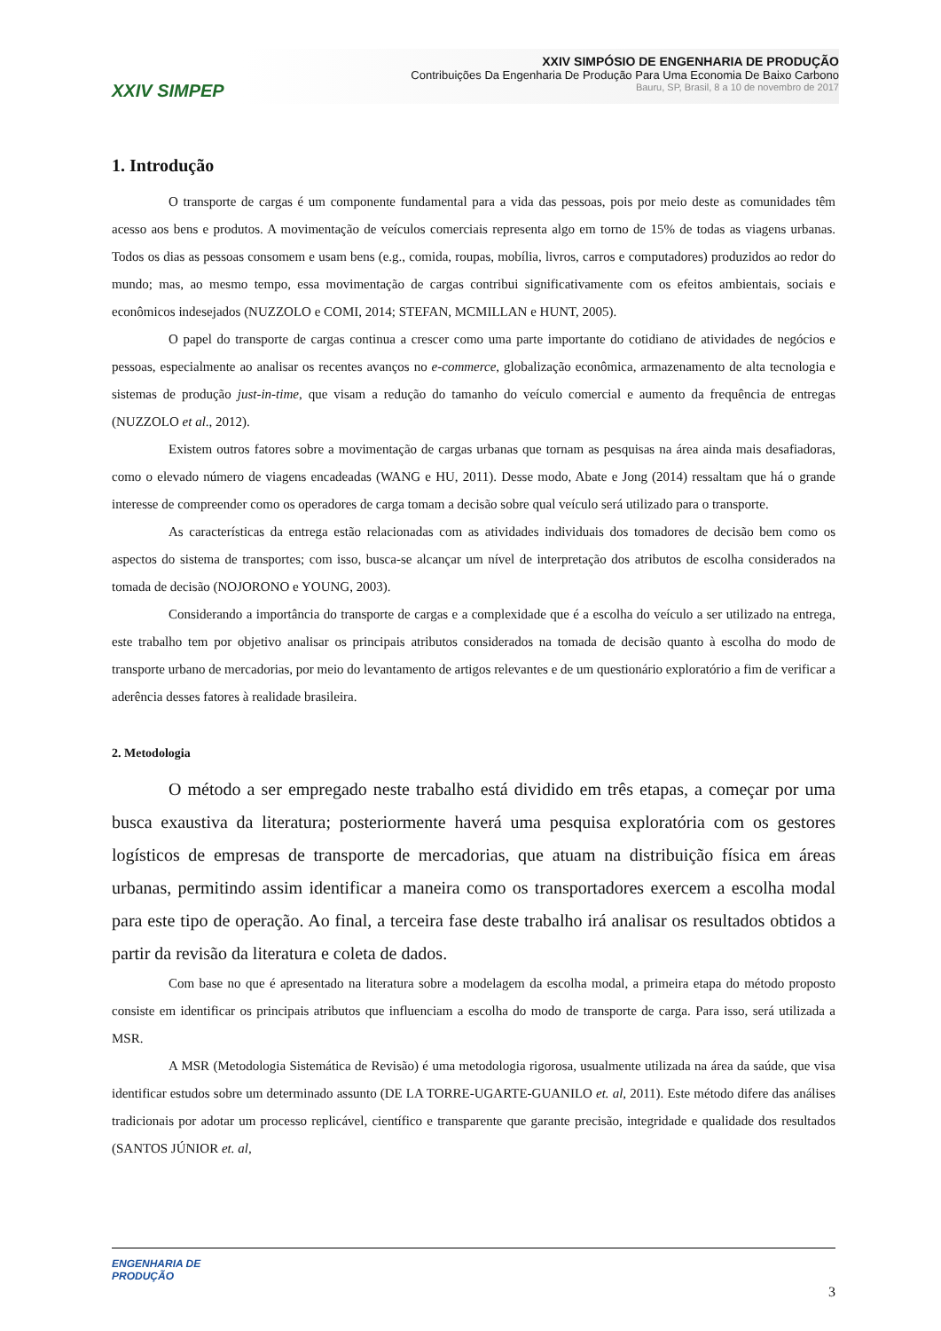XXIV SIMPEP
XXIV SIMPÓSIO DE ENGENHARIA DE PRODUÇÃO
Contribuições Da Engenharia De Produção Para Uma Economia De Baixo Carbono
Bauru, SP, Brasil, 8 a 10 de novembro de 2017
1. Introdução
O transporte de cargas é um componente fundamental para a vida das pessoas, pois por meio deste as comunidades têm acesso aos bens e produtos. A movimentação de veículos comerciais representa algo em torno de 15% de todas as viagens urbanas. Todos os dias as pessoas consomem e usam bens (e.g., comida, roupas, mobília, livros, carros e computadores) produzidos ao redor do mundo; mas, ao mesmo tempo, essa movimentação de cargas contribui significativamente com os efeitos ambientais, sociais e econômicos indesejados (NUZZOLO e COMI, 2014; STEFAN, MCMILLAN e HUNT, 2005).
O papel do transporte de cargas continua a crescer como uma parte importante do cotidiano de atividades de negócios e pessoas, especialmente ao analisar os recentes avanços no e-commerce, globalização econômica, armazenamento de alta tecnologia e sistemas de produção just-in-time, que visam a redução do tamanho do veículo comercial e aumento da frequência de entregas (NUZZOLO et al., 2012).
Existem outros fatores sobre a movimentação de cargas urbanas que tornam as pesquisas na área ainda mais desafiadoras, como o elevado número de viagens encadeadas (WANG e HU, 2011). Desse modo, Abate e Jong (2014) ressaltam que há o grande interesse de compreender como os operadores de carga tomam a decisão sobre qual veículo será utilizado para o transporte.
As características da entrega estão relacionadas com as atividades individuais dos tomadores de decisão bem como os aspectos do sistema de transportes; com isso, busca-se alcançar um nível de interpretação dos atributos de escolha considerados na tomada de decisão (NOJORONO e YOUNG, 2003).
Considerando a importância do transporte de cargas e a complexidade que é a escolha do veículo a ser utilizado na entrega, este trabalho tem por objetivo analisar os principais atributos considerados na tomada de decisão quanto à escolha do modo de transporte urbano de mercadorias, por meio do levantamento de artigos relevantes e de um questionário exploratório a fim de verificar a aderência desses fatores à realidade brasileira.
2. Metodologia
O método a ser empregado neste trabalho está dividido em três etapas, a começar por uma busca exaustiva da literatura; posteriormente haverá uma pesquisa exploratória com os gestores logísticos de empresas de transporte de mercadorias, que atuam na distribuição física em áreas urbanas, permitindo assim identificar a maneira como os transportadores exercem a escolha modal para este tipo de operação. Ao final, a terceira fase deste trabalho irá analisar os resultados obtidos a partir da revisão da literatura e coleta de dados.
Com base no que é apresentado na literatura sobre a modelagem da escolha modal, a primeira etapa do método proposto consiste em identificar os principais atributos que influenciam a escolha do modo de transporte de carga. Para isso, será utilizada a MSR.
A MSR (Metodologia Sistemática de Revisão) é uma metodologia rigorosa, usualmente utilizada na área da saúde, que visa identificar estudos sobre um determinado assunto (DE LA TORRE-UGARTE-GUANILO et. al, 2011). Este método difere das análises tradicionais por adotar um processo replicável, científico e transparente que garante precisão, integridade e qualidade dos resultados (SANTOS JÚNIOR et. al,
ENGENHARIA DE
PRODUÇÃO
3